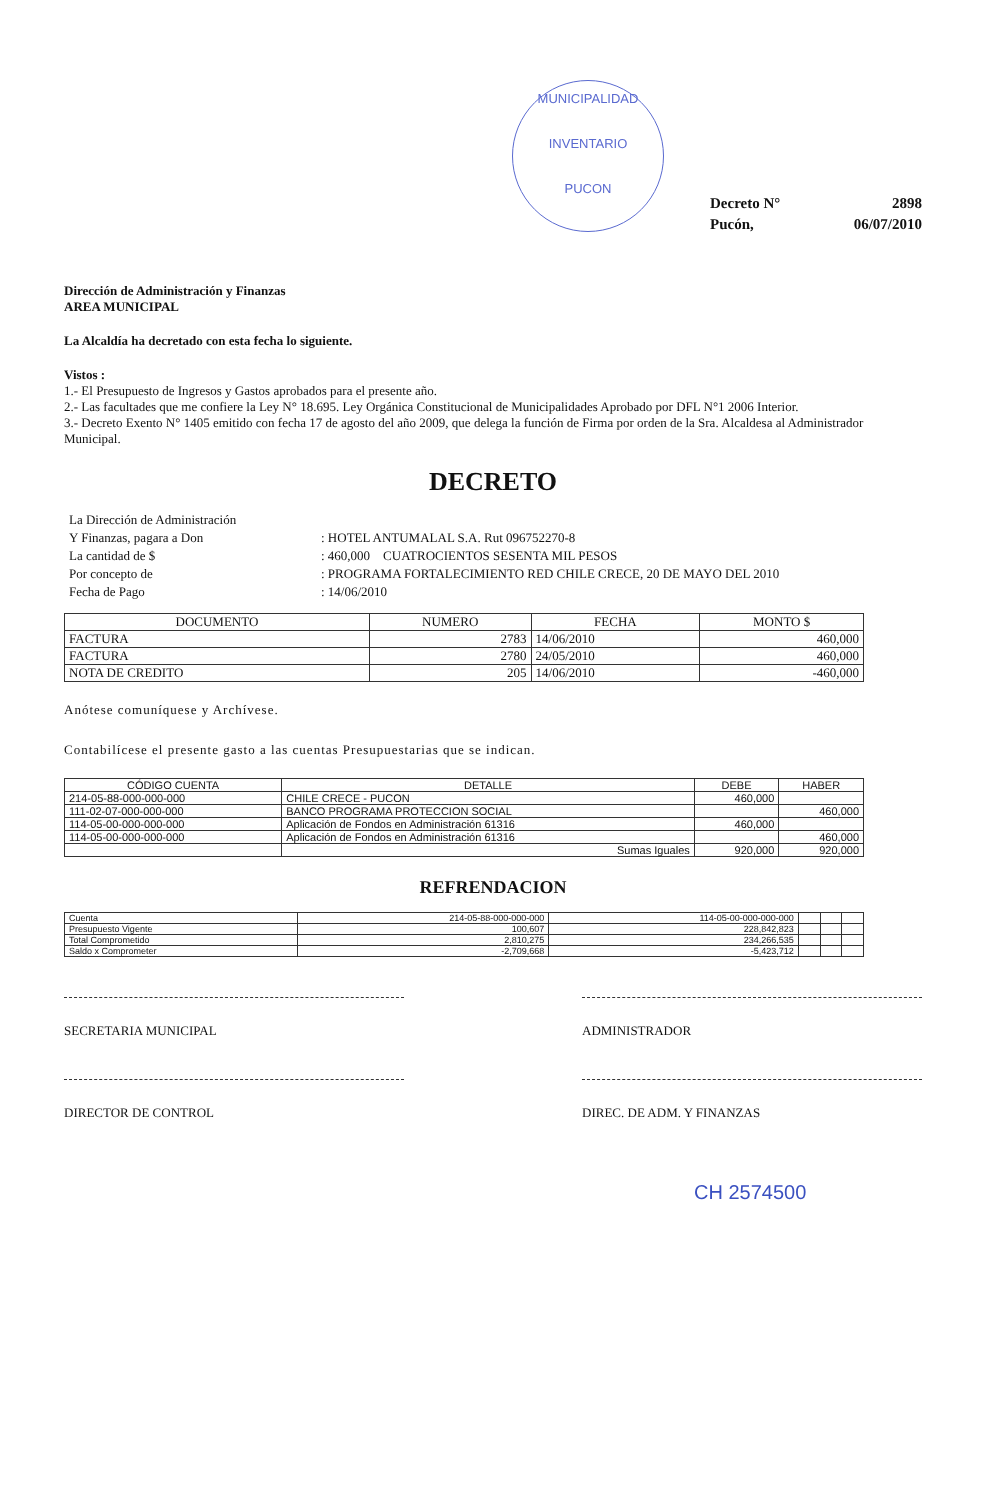MUNICIPALIDAD
INVENTARIO
PUCON
| Decreto N° | 2898 |
| Pucón, | 06/07/2010 |
Dirección de Administración y Finanzas
AREA MUNICIPAL
La Alcaldía ha decretado con esta fecha lo siguiente.
Vistos :
1.- El Presupuesto de Ingresos y Gastos aprobados para el presente año.
2.- Las facultades que me confiere la Ley N° 18.695. Ley Orgánica Constitucional de Municipalidades Aprobado por DFL N°1 2006 Interior.
3.- Decreto Exento N° 1405 emitido con fecha 17 de agosto del año 2009, que delega la función de Firma por orden de la Sra. Alcaldesa al Administrador Municipal.
DECRETO
| La Dirección de Administración | |
| Y Finanzas, pagara a Don | : HOTEL ANTUMALAL S.A. Rut 096752270-8 |
| La cantidad de $ | : 460,000 CUATROCIENTOS SESENTA MIL PESOS |
| Por concepto de | : PROGRAMA FORTALECIMIENTO RED CHILE CRECE, 20 DE MAYO DEL 2010 |
| Fecha de Pago | : 14/06/2010 |
| DOCUMENTO | NUMERO | FECHA | MONTO $ |
| --- | --- | --- | --- |
| FACTURA | 2783 | 14/06/2010 | 460,000 |
| FACTURA | 2780 | 24/05/2010 | 460,000 |
| NOTA DE CREDITO | 205 | 14/06/2010 | -460,000 |
Anótese comuníquese y Archívese.
Contabilícese el presente gasto a las cuentas Presupuestarias que se indican.
| CÓDIGO CUENTA | DETALLE | DEBE | HABER |
| --- | --- | --- | --- |
| 214-05-88-000-000-000 | CHILE CRECE - PUCON | 460,000 | |
| 111-02-07-000-000-000 | BANCO PROGRAMA PROTECCION SOCIAL | | 460,000 |
| 114-05-00-000-000-000 | Aplicación de Fondos en Administración 61316 | 460,000 | |
| 114-05-00-000-000-000 | Aplicación de Fondos en Administración 61316 | | 460,000 |
| | Sumas Iguales | 920,000 | 920,000 |
REFRENDACION
| Cuenta | 214-05-88-000-000-000 | 114-05-00-000-000-000 | | | |
| Presupuesto Vigente | 100,607 | 228,842,823 | | | |
| Total Comprometido | 2,810,275 | 234,266,535 | | | |
| Saldo x Comprometer | -2,709,668 | -5,423,712 | | | |
SECRETARIA MUNICIPAL ADMINISTRADOR
DIRECTOR DE CONTROL DIREC. DE ADM. Y FINANZAS
CH 2574500